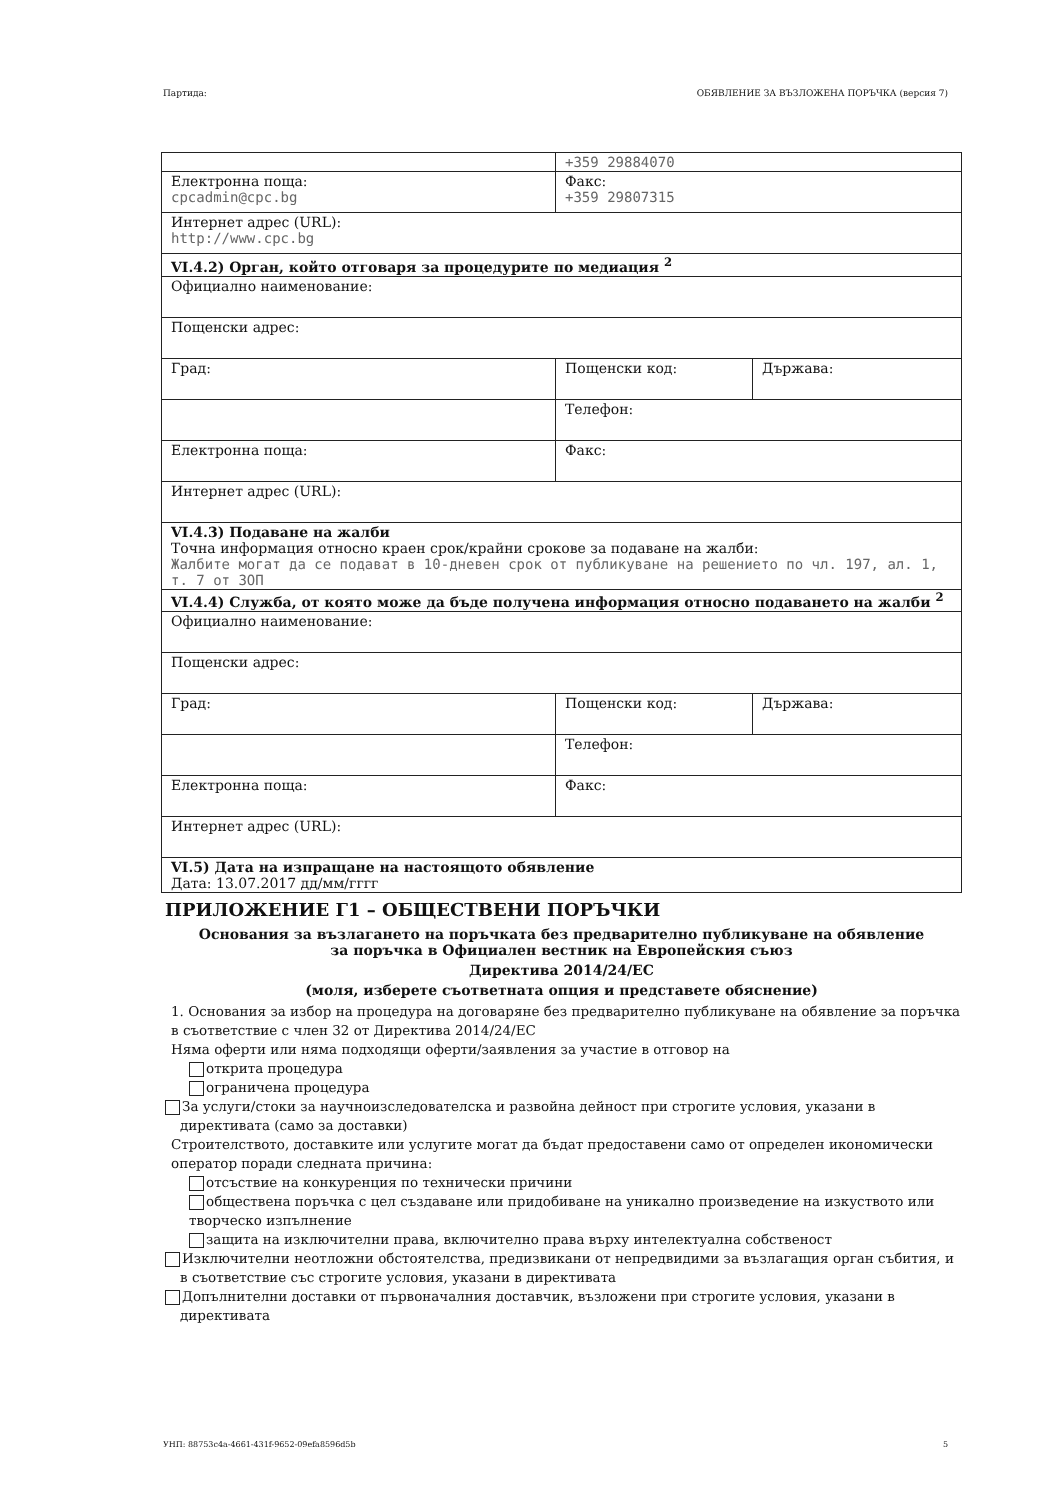Партида: ОБЯВЛЕНИЕ ЗА ВЪЗЛОЖЕНА ПОРЪЧКА (версия 7)
| | +359 29884070 | |
| Електронна поща: cpcadmin@cpc.bg | Факс: +359 29807315 | |
| Интернет адрес (URL): http://www.cpc.bg | | |
| VI.4.2) Орган, който отговаря за процедурите по медиация <sup>2</sup> | | |
| Официално наименование: | | |
| Пощенски адрес: | | |
| Град: | Пощенски код: | Държава: |
| | Телефон: | |
| Електронна поща: | Факс: | |
| Интернет адрес (URL): | | |
| VI.4.3) Подаване на жалби Точна информация относно краен срок/крайни срокове за подаване на жалби: Жалбите могат да се подават в 10-дневен срок от публикуване на решението по чл. 197, ал. 1, т. 7 от ЗОП | | |
| VI.4.4) Служба, от която може да бъде получена информация относно подаването на жалби <sup>2</sup> | | |
| Официално наименование: | | |
| Пощенски адрес: | | |
| Град: | Пощенски код: | Държава: |
| | Телефон: | |
| Електронна поща: | Факс: | |
| Интернет адрес (URL): | | |
| VI.5) Дата на изпращане на настоящото обявление Дата: 13.07.2017 дд/мм/гггг | | |
ПРИЛОЖЕНИЕ Г1 – ОБЩЕСТВЕНИ ПОРЪЧКИ
Основания за възлагането на поръчката без предварително публикуване на обявление
за поръчка в Официален вестник на Европейския съюз
Директива 2014/24/ЕС
(моля, изберете съответната опция и представете обяснение)
1. Основания за избор на процедура на договаряне без предварително публикуване на обявление за поръчка в съответствие с член 32 от Директива 2014/24/ЕС
Няма оферти или няма подходящи оферти/заявления за участие в отговор на
открита процедура
ограничена процедура
За услуги/стоки за научноизследователска и развойна дейност при строгите условия, указани в директивата (само за доставки)
Строителството, доставките или услугите могат да бъдат предоставени само от определен икономически оператор поради следната причина:
отсъствие на конкуренция по технически причини
обществена поръчка с цел създаване или придобиване на уникално произведение на изкуството или творческо изпълнение
защита на изключителни права, включително права върху интелектуална собственост
Изключителни неотложни обстоятелства, предизвикани от непредвидими за възлагащия орган събития, и в съответствие със строгите условия, указани в директивата
Допълнителни доставки от първоначалния доставчик, възложени при строгите условия, указани в директивата
УНП: 88753c4a-4661-431f-9652-09efa8596d5b 5